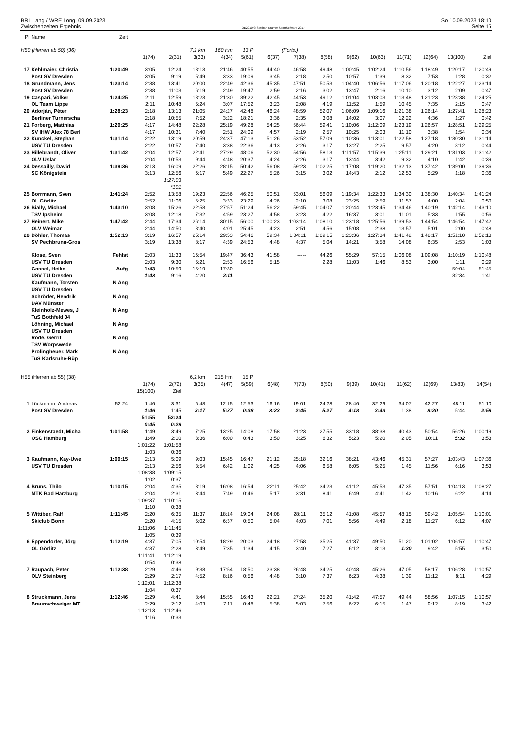BRL Lang / WRE Long, 09.09.2023
Zwischenzeiten Ergebnis
OE2010 © Stephan Krämer SportSoftware 2017
So 10.09.2023 18:10
Seite 15
| Pl | Name | Zeit | | | | | | | | | | | | | | |
| --- | --- | --- | --- | --- | --- | --- | --- | --- | --- | --- | --- | --- | --- | --- | --- | --- |
| H50 (Herren ab 50) (36) | | | | | 7,1 km | 160 Hm | 13 P | | (Forts.) | | | | | | | |
| | | | 1(74) | 2(31) | 3(33) | 4(34) | 5(61) | 6(37) | 7(38) | 8(58) | 9(62) | 10(63) | 11(71) | 12(64) | 13(100) | Ziel |
| 17 | Kehlmaier, Christia | 1:20:49 | 3:05 | 12:24 | 18:13 | 21:46 | 40:55 | 44:40 | 46:58 | 49:48 | 1:00:45 | 1:02:24 | 1:10:56 | 1:18:49 | 1:20:17 | 1:20:49 |
| | Post SV Dresden | | 3:05 | 9:19 | 5:49 | 3:33 | 19:09 | 3:45 | 2:18 | 2:50 | 10:57 | 1:39 | 8:32 | 7:53 | 1:28 | 0:32 |
| 18 | Grundmann, Jens | 1:23:14 | 2:38 | 13:41 | 20:00 | 22:49 | 42:36 | 45:35 | 47:51 | 50:53 | 1:04:40 | 1:06:56 | 1:17:06 | 1:20:18 | 1:22:27 | 1:23:14 |
| | Post SV Dresden | | 2:38 | 11:03 | 6:19 | 2:49 | 19:47 | 2:59 | 2:16 | 3:02 | 13:47 | 2:16 | 10:10 | 3:12 | 2:09 | 0:47 |
| 19 | Caspari, Volker | 1:24:25 | 2:11 | 12:59 | 18:23 | 21:30 | 39:22 | 42:45 | 44:53 | 49:12 | 1:01:04 | 1:03:03 | 1:13:48 | 1:21:23 | 1:23:38 | 1:24:25 |
| | OL Team Lippe | | 2:11 | 10:48 | 5:24 | 3:07 | 17:52 | 3:23 | 2:08 | 4:19 | 11:52 | 1:59 | 10:45 | 7:35 | 2:15 | 0:47 |
| 20 | Adorján, Péter | 1:28:23 | 2:18 | 13:13 | 21:05 | 24:27 | 42:48 | 46:24 | 48:59 | 52:07 | 1:06:09 | 1:09:16 | 1:21:38 | 1:26:14 | 1:27:41 | 1:28:23 |
| | Berliner Turnerscha | | 2:18 | 10:55 | 7:52 | 3:22 | 18:21 | 3:36 | 2:35 | 3:08 | 14:02 | 3:07 | 12:22 | 4:36 | 1:27 | 0:42 |
| 21 | Forberg, Matthias | 1:29:25 | 4:17 | 14:48 | 22:28 | 25:19 | 49:28 | 54:25 | 56:44 | 59:41 | 1:10:06 | 1:12:09 | 1:23:19 | 1:26:57 | 1:28:51 | 1:29:25 |
| | SV IHW Alex 78 Berl | | 4:17 | 10:31 | 7:40 | 2:51 | 24:09 | 4:57 | 2:19 | 2:57 | 10:25 | 2:03 | 11:10 | 3:38 | 1:54 | 0:34 |
| 22 | Kunckel, Stephan | 1:31:14 | 2:22 | 13:19 | 20:59 | 24:37 | 47:13 | 51:26 | 53:52 | 57:09 | 1:10:36 | 1:13:01 | 1:22:58 | 1:27:18 | 1:30:30 | 1:31:14 |
| | USV TU Dresden | | 2:22 | 10:57 | 7:40 | 3:38 | 22:36 | 4:13 | 2:26 | 3:17 | 13:27 | 2:25 | 9:57 | 4:20 | 3:12 | 0:44 |
| 23 | Hillebrandt, Oliver | 1:31:42 | 2:04 | 12:57 | 22:41 | 27:29 | 48:06 | 52:30 | 54:56 | 58:13 | 1:11:57 | 1:15:39 | 1:25:11 | 1:29:21 | 1:31:03 | 1:31:42 |
| | OLV Uslar | | 2:04 | 10:53 | 9:44 | 4:48 | 20:37 | 4:24 | 2:26 | 3:17 | 13:44 | 3:42 | 9:32 | 4:10 | 1:42 | 0:39 |
| 24 | Dessailly, David | 1:39:36 | 3:13 | 16:09 | 22:26 | 28:15 | 50:42 | 56:08 | 59:23 | 1:02:25 | 1:17:08 | 1:19:20 | 1:32:13 | 1:37:42 | 1:39:00 | 1:39:36 |
| | SC Königstein | | 3:13 | 12:56 | 6:17 | 5:49 | 22:27 | 5:26 | 3:15 | 3:02 | 14:43 | 2:12 | 12:53 | 5:29 | 1:18 | 0:36 |
| | | | | 1:27:03 | | | | | | | | | | | | |
| | | | | *101 | | | | | | | | | | | | |
| 25 | Borrmann, Sven | 1:41:24 | 2:52 | 13:58 | 19:23 | 22:56 | 46:25 | 50:51 | 53:01 | 56:09 | 1:19:34 | 1:22:33 | 1:34:30 | 1:38:30 | 1:40:34 | 1:41:24 |
| | OL Görlitz | | 2:52 | 11:06 | 5:25 | 3:33 | 23:29 | 4:26 | 2:10 | 3:08 | 23:25 | 2:59 | 11:57 | 4:00 | 2:04 | 0:50 |
| 26 | Bially, Michael | 1:43:10 | 3:08 | 15:26 | 22:58 | 27:57 | 51:24 | 56:22 | 59:45 | 1:04:07 | 1:20:44 | 1:23:45 | 1:34:46 | 1:40:19 | 1:42:14 | 1:43:10 |
| | TSV Ipsheim | | 3:08 | 12:18 | 7:32 | 4:59 | 23:27 | 4:58 | 3:23 | 4:22 | 16:37 | 3:01 | 11:01 | 5:33 | 1:55 | 0:56 |
| 27 | Heinert, Mike | 1:47:42 | 2:44 | 17:34 | 26:14 | 30:15 | 56:00 | 1:00:23 | 1:03:14 | 1:08:10 | 1:23:18 | 1:25:56 | 1:39:53 | 1:44:54 | 1:46:54 | 1:47:42 |
| | OLV Weimar | | 2:44 | 14:50 | 8:40 | 4:01 | 25:45 | 4:23 | 2:51 | 4:56 | 15:08 | 2:38 | 13:57 | 5:01 | 2:00 | 0:48 |
| 28 | Döhler, Thomas | 1:52:13 | 3:19 | 16:57 | 25:14 | 29:53 | 54:46 | 59:34 | 1:04:11 | 1:09:15 | 1:23:36 | 1:27:34 | 1:41:42 | 1:48:17 | 1:51:10 | 1:52:13 |
| | SV Pechbrunn-Gros | | 3:19 | 13:38 | 8:17 | 4:39 | 24:53 | 4:48 | 4:37 | 5:04 | 14:21 | 3:58 | 14:08 | 6:35 | 2:53 | 1:03 |
| | Klose, Sven | Fehlst | 2:03 | 11:33 | 16:54 | 19:47 | 36:43 | 41:58 | ----- | 44:26 | 55:29 | 57:15 | 1:06:08 | 1:09:08 | 1:10:19 | 1:10:48 |
| | USV TU Dresden | | 2:03 | 9:30 | 5:21 | 2:53 | 16:56 | 5:15 | | 2:28 | 11:03 | 1:46 | 8:53 | 3:00 | 1:11 | 0:29 |
| | Gossel, Heiko | Aufg | 1:43 | 10:59 | 15:19 | 17:30 | ----- | ----- | ----- | ----- | ----- | ----- | ----- | ----- | 50:04 | 51:45 |
| | USV TU Dresden | | 1:43 | 9:16 | 4:20 | 2:11 | | | | | | | | | 32:34 | 1:41 |
| | Kaufmann, Torsten | N Ang | | | | | | | | | | | | | | |
| | USV TU Dresden | | | | | | | | | | | | | | | |
| | Schröder, Hendrik | N Ang | | | | | | | | | | | | | | |
| | DAV Münster | | | | | | | | | | | | | | | |
| | Kleinholz-Mewes, J | N Ang | | | | | | | | | | | | | | |
| | TuS Bothfeld 04 | | | | | | | | | | | | | | | |
| | Löhning, Michael | N Ang | | | | | | | | | | | | | | |
| | USV TU Dresden | | | | | | | | | | | | | | | |
| | Rode, Gerrit | N Ang | | | | | | | | | | | | | | |
| | TSV Worpswede | | | | | | | | | | | | | | | |
| | Prolingheuer, Mark | N Ang | | | | | | | | | | | | | | |
| | TuS Karlsruhe-Rüp | | | | | | | | | | | | | | | |
| H55 (Herren ab 55) (38) | | | | | 6,2 km | 215 Hm | 15 P | | | | | | | | | |
| | | | 1(74) | 2(72) | 3(35) | 4(47) | 5(59) | 6(48) | 7(73) | 8(50) | 9(39) | 10(41) | 11(62) | 12(69) | 13(83) | 14(54) |
| | | | 15(100) | Ziel | | | | | | | | | | | | |
| 1 | Lückmann, Andreas | 52:24 | 1:46 | 3:31 | 6:48 | 12:15 | 12:53 | 16:16 | 19:01 | 24:28 | 28:46 | 32:29 | 34:07 | 42:27 | 48:11 | 51:10 |
| | Post SV Dresden | | 1:46 | 1:45 | 3:17 | 5:27 | 0:38 | 3:23 | 2:45 | 5:27 | 4:18 | 3:43 | 1:38 | 8:20 | 5:44 | 2:59 |
| | | | 51:55 | 52:24 | | | | | | | | | | | | |
| | | | 0:45 | 0:29 | | | | | | | | | | | | |
| 2 | Finkenstaedt, Micha | 1:01:58 | 1:49 | 3:49 | 7:25 | 13:25 | 14:08 | 17:58 | 21:23 | 27:55 | 33:18 | 38:38 | 40:43 | 50:54 | 56:26 | 1:00:19 |
| | OSC Hamburg | | 1:49 | 2:00 | 3:36 | 6:00 | 0:43 | 3:50 | 3:25 | 6:32 | 5:23 | 5:20 | 2:05 | 10:11 | 5:32 | 3:53 |
| | | | 1:01:22 | 1:01:58 | | | | | | | | | | | | |
| | | | 1:03 | 0:36 | | | | | | | | | | | | |
| 3 | Kaufmann, Kay-Uwe | 1:09:15 | 2:13 | 5:09 | 9:03 | 15:45 | 16:47 | 21:12 | 25:18 | 32:16 | 38:21 | 43:46 | 45:31 | 57:27 | 1:03:43 | 1:07:36 |
| | USV TU Dresden | | 2:13 | 2:56 | 3:54 | 6:42 | 1:02 | 4:25 | 4:06 | 6:58 | 6:05 | 5:25 | 1:45 | 11:56 | 6:16 | 3:53 |
| | | | 1:08:38 | 1:09:15 | | | | | | | | | | | | |
| | | | 1:02 | 0:37 | | | | | | | | | | | | |
| 4 | Bruns, Thilo | 1:10:15 | 2:04 | 4:35 | 8:19 | 16:08 | 16:54 | 22:11 | 25:42 | 34:23 | 41:12 | 45:53 | 47:35 | 57:51 | 1:04:13 | 1:08:27 |
| | MTK Bad Harzburg | | 2:04 | 2:31 | 3:44 | 7:49 | 0:46 | 5:17 | 3:31 | 8:41 | 6:49 | 4:41 | 1:42 | 10:16 | 6:22 | 4:14 |
| | | | 1:09:37 | 1:10:15 | | | | | | | | | | | | |
| | | | 1:10 | 0:38 | | | | | | | | | | | | |
| 5 | Wittiber, Ralf | 1:11:45 | 2:20 | 6:35 | 11:37 | 18:14 | 19:04 | 24:08 | 28:11 | 35:12 | 41:08 | 45:57 | 48:15 | 59:42 | 1:05:54 | 1:10:01 |
| | Skiclub Bonn | | 2:20 | 4:15 | 5:02 | 6:37 | 0:50 | 5:04 | 4:03 | 7:01 | 5:56 | 4:49 | 2:18 | 11:27 | 6:12 | 4:07 |
| | | | 1:11:06 | 1:11:45 | | | | | | | | | | | | |
| | | | 1:05 | 0:39 | | | | | | | | | | | | |
| 6 | Eppendorfer, Jörg | 1:12:19 | 4:37 | 7:05 | 10:54 | 18:29 | 20:03 | 24:18 | 27:58 | 35:25 | 41:37 | 49:50 | 51:20 | 1:01:02 | 1:06:57 | 1:10:47 |
| | OL Görlitz | | 4:37 | 2:28 | 3:49 | 7:35 | 1:34 | 4:15 | 3:40 | 7:27 | 6:12 | 8:13 | 1:30 | 9:42 | 5:55 | 3:50 |
| | | | 1:11:41 | 1:12:19 | | | | | | | | | | | | |
| | | | 0:54 | 0:38 | | | | | | | | | | | | |
| 7 | Raupach, Peter | 1:12:38 | 2:29 | 4:46 | 9:38 | 17:54 | 18:50 | 23:38 | 26:48 | 34:25 | 40:48 | 45:26 | 47:05 | 58:17 | 1:06:28 | 1:10:57 |
| | OLV Steinberg | | 2:29 | 2:17 | 4:52 | 8:16 | 0:56 | 4:48 | 3:10 | 7:37 | 6:23 | 4:38 | 1:39 | 11:12 | 8:11 | 4:29 |
| | | | 1:12:01 | 1:12:38 | | | | | | | | | | | | |
| | | | 1:04 | 0:37 | | | | | | | | | | | | |
| 8 | Struckmann, Jens | 1:12:46 | 2:29 | 4:41 | 8:44 | 15:55 | 16:43 | 22:21 | 27:24 | 35:20 | 41:42 | 47:57 | 49:44 | 58:56 | 1:07:15 | 1:10:57 |
| | Braunschweiger MT | | 2:29 | 2:12 | 4:03 | 7:11 | 0:48 | 5:38 | 5:03 | 7:56 | 6:22 | 6:15 | 1:47 | 9:12 | 8:19 | 3:42 |
| | | | 1:12:13 | 1:12:46 | | | | | | | | | | | | |
| | | | 1:16 | 0:33 | | | | | | | | | | | | |